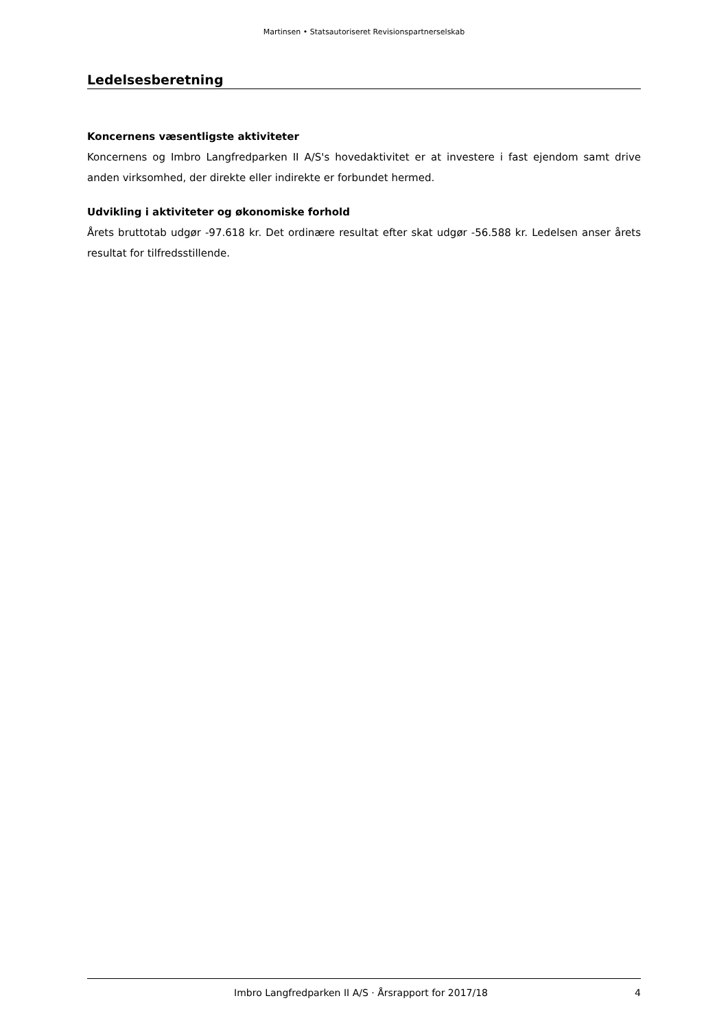Martinsen • Statsautoriseret Revisionspartnerselskab
Ledelsesberetning
Koncernens væsentligste aktiviteter
Koncernens og Imbro Langfredparken II A/S's hovedaktivitet er at investere i fast ejendom samt drive anden virksomhed, der direkte eller indirekte er forbundet hermed.
Udvikling i aktiviteter og økonomiske forhold
Årets bruttotab udgør -97.618 kr. Det ordinære resultat efter skat udgør -56.588 kr. Ledelsen anser årets resultat for tilfredsstillende.
Imbro Langfredparken II A/S · Årsrapport for 2017/18 4